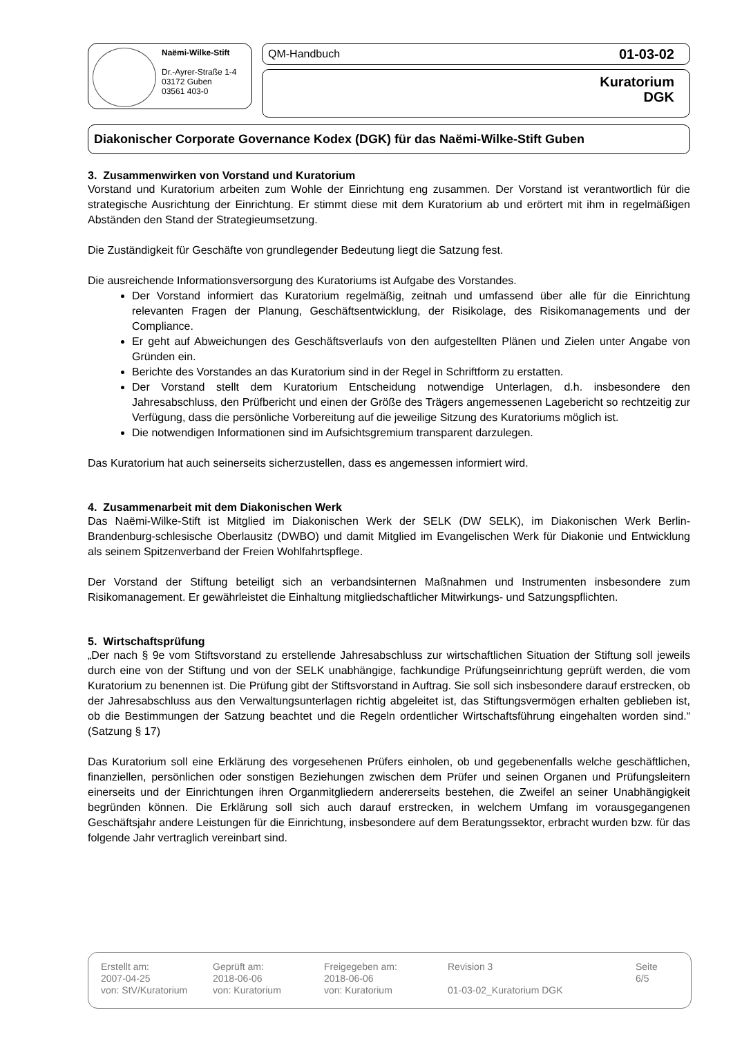Naëmi-Wilke-Stift
Dr.-Ayrer-Straße 1-4
03172 Guben
03561 403-0
QM-Handbuch 01-03-02
Kuratorium
DGK
Diakonischer Corporate Governance Kodex (DGK) für das Naëmi-Wilke-Stift Guben
3. Zusammenwirken von Vorstand und Kuratorium
Vorstand und Kuratorium arbeiten zum Wohle der Einrichtung eng zusammen. Der Vorstand ist verantwortlich für die strategische Ausrichtung der Einrichtung. Er stimmt diese mit dem Kuratorium ab und erörtert mit ihm in regelmäßigen Abständen den Stand der Strategieumsetzung.
Die Zuständigkeit für Geschäfte von grundlegender Bedeutung liegt die Satzung fest.
Die ausreichende Informationsversorgung des Kuratoriums ist Aufgabe des Vorstandes.
Der Vorstand informiert das Kuratorium regelmäßig, zeitnah und umfassend über alle für die Einrichtung relevanten Fragen der Planung, Geschäftsentwicklung, der Risikolage, des Risikomanagements und der Compliance.
Er geht auf Abweichungen des Geschäftsverlaufs von den aufgestellten Plänen und Zielen unter Angabe von Gründen ein.
Berichte des Vorstandes an das Kuratorium sind in der Regel in Schriftform zu erstatten.
Der Vorstand stellt dem Kuratorium Entscheidung notwendige Unterlagen, d.h. insbesondere den Jahresabschluss, den Prüfbericht und einen der Größe des Trägers angemessenen Lagebericht so rechtzeitig zur Verfügung, dass die persönliche Vorbereitung auf die jeweilige Sitzung des Kuratoriums möglich ist.
Die notwendigen Informationen sind im Aufsichtsgremium transparent darzulegen.
Das Kuratorium hat auch seinerseits sicherzustellen, dass es angemessen informiert wird.
4. Zusammenarbeit mit dem Diakonischen Werk
Das Naëmi-Wilke-Stift ist Mitglied im Diakonischen Werk der SELK (DW SELK), im Diakonischen Werk Berlin-Brandenburg-schlesische Oberlausitz (DWBO) und damit Mitglied im Evangelischen Werk für Diakonie und Entwicklung als seinem Spitzenverband der Freien Wohlfahrtspflege.
Der Vorstand der Stiftung beteiligt sich an verbandsinternen Maßnahmen und Instrumenten insbesondere zum Risikomanagement. Er gewährleistet die Einhaltung mitgliedschaftlicher Mitwirkungs- und Satzungspflichten.
5. Wirtschaftsprüfung
„Der nach § 9e vom Stiftsvorstand zu erstellende Jahresabschluss zur wirtschaftlichen Situation der Stiftung soll jeweils durch eine von der Stiftung und von der SELK unabhängige, fachkundige Prüfungseinrichtung geprüft werden, die vom Kuratorium zu benennen ist. Die Prüfung gibt der Stiftsvorstand in Auftrag. Sie soll sich insbesondere darauf erstrecken, ob der Jahresabschluss aus den Verwaltungsunterlagen richtig abgeleitet ist, das Stiftungsvermögen erhalten geblieben ist, ob die Bestimmungen der Satzung beachtet und die Regeln ordentlicher Wirtschaftsführung eingehalten worden sind.“ (Satzung § 17)
Das Kuratorium soll eine Erklärung des vorgesehenen Prüfers einholen, ob und gegebenenfalls welche geschäftlichen, finanziellen, persönlichen oder sonstigen Beziehungen zwischen dem Prüfer und seinen Organen und Prüfungsleitern einerseits und der Einrichtungen ihren Organmitgliedern andererseits bestehen, die Zweifel an seiner Unabhängigkeit begründen können. Die Erklärung soll sich auch darauf erstrecken, in welchem Umfang im vorausgegangenen Geschäftsjahr andere Leistungen für die Einrichtung, insbesondere auf dem Beratungssektor, erbracht wurden bzw. für das folgende Jahr vertraglich vereinbart sind.
| Erstellt am: 2007-04-25 von: StV/Kuratorium | Geprüft am: 2018-06-06 von: Kuratorium | Freigegeben am: 2018-06-06 von: Kuratorium | Revision 3 01-03-02_Kuratorium DGK | Seite 6/5 |